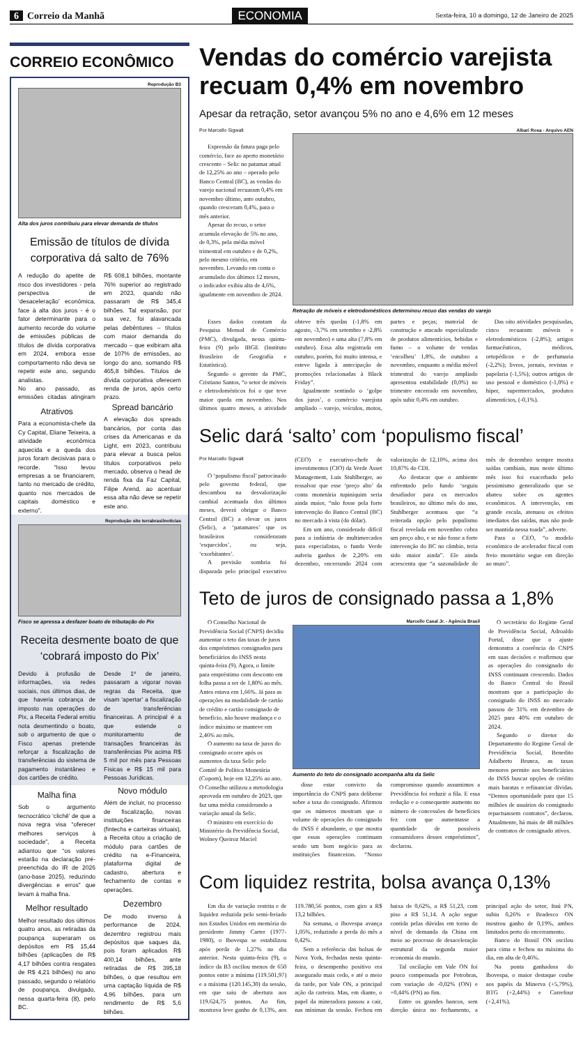6 Correio da Manhã ECONOMIA Sexta-feira, 10 a domingo, 12 de Janeiro de 2025
CORREIO ECONÔMICO
Reprodução B3
Alta dos juros contribuiu para elevar demanda de títulos
Emissão de títulos de dívida corporativa dá salto de 76%
A redução do apetite de risco dos investidores - pela perspectiva de ‘desaceleração’ econômica, face à alta dos juros - é o fator determinante para o aumento recorde do volume de emissões públicas de títulos de dívida corporativa em 2024, embora esse comportamento não deva se repetir este ano, segundo analistas.
No ano passado, as emissões citadas atingiram R$ 608,1 bilhões, montante 76% superior ao registrado em 2023, quando não passaram de R$ 345,4 bilhões. Tal expansão, por sua vez, foi alavancada pelas debêntures – títulos com maior demanda do mercado – que exibiram alta de 107% de emissões, ao longo do ano, somando R$ 465,8 bilhões. Títulos de dívida corporativa oferecem renda de juros, após certo prazo.
Atrativos
Para a economista-chefe da Cy Capital, Eliane Teixeira, a atividade econômica aquecida e a queda dos juros foram decisivas para o recorde. “Isso levou empresas a se financiarem, tanto no mercado de crédito, quanto nos mercados de capitais doméstico e externo”.
Spread bancário
A elevação dos spreads bancários, por conta das crises da Americanas e da Light, em 2023, contribuiu para elevar a busca pelos títulos corporativos pelo mercado, observa o head de renda fixa da Faz Capital, Filipe Arend, ao acentuar essa alta não deve se repetir este ano.
Reprodução site terrabrasilnoticias
Fisco se apressa a desfazer boato de tributação do Pix
Receita desmente boato de que ‘cobrará imposto do Pix’
Devido à profusão de informações, via redes sociais, nos últimos dias, de que haveria cobrança de imposto nas operações do Pix, a Receita Federal emitiu nota desmentindo o boato, sob o argumento de que o Fisco apenas pretende reforçar a fiscalização de transferências do sistema de pagamento instantâneo e dos cartões de crédito.
Desde 1º de janeiro, passaram a vigorar novas regras da Receita, que visam ‘apertar’ a fiscalização de transferências financeiras. A principal é a que estende o monitoramento de transações financeiras às transferências Pix acima R$ 5 mil por mês para Pessoas Físicas e R$ 15 mil para Pessoas Jurídicas.
Malha fina
Sob o argumento tecnocrático ‘clichê’ de que a nova regra visa “oferecer melhores serviços à sociedade”, a Receita adiantou que “os valores estarão na declaração pré-preenchida do IR de 2026 (ano-base 2025), reduzindo divergências e erros” que levam à malha fina.
Novo módulo
Além de incluir, no processo de fiscalização, novas instituições financeiras (fintechs e carteiras virtuais), a Receita citou a criação de módulo para cartões de crédito na e-Financeira, plataforma digital de cadastro, abertura e fechamento de contas e operações.
Melhor resultado
Melhor resultado dos últimos quatro anos, as retiradas da poupança superaram os depósitos em R$ 15,44 bilhões (aplicações de R$ 4,17 bilhões contra resgates de R$ 4,21 bilhões) no ano passado, segundo o relatório de poupança, divulgado, nessa quarta-feira (8), pelo BC.
Dezembro
De modo inverso à performance de 2024, dezembro registrou mais depósitos que saques da, pois foram aplicados R$ 400,14 bilhões, ante retiradas de R$ 395,18 bilhões, o que resultou em uma captação líquida de R$ 4,96 bilhões, para um rendimento de R$ 5,6 bilhões.
Vendas do comércio varejista recuam 0,4% em novembro
Apesar da retração, setor avançou 5% no ano e 4,6% em 12 meses
Por Marcello Sigwalt
Expressão da fatura paga pelo comércio, face ao aperto monetário crescente – Selic no patamar atual de 12,25% ao ano – operado pelo Banco Central (BC), as vendas do varejo nacional recuaram 0,4% em novembro último, ante outubro, quando cresceram 0,4%, para o mês anterior.
Apesar do recuo, o setor acumula elevação de 5% no ano, de 0,3%, pela média móvel trimestral em outubro e de 0,2%, pelo mesmo critério, em novembro. Levando em conta o acumulado dos últimos 12 meses, o indicador exibiu alta de 4,6%, igualmente em novembro de 2024.
Albari Rosa - Arquivo AEN
Retração de móveis e eletrodomésticos determinou recuo das vendas do varejo
Esses dados constam da Pesquisa Mensal de Comércio (PMC), divulgada, nessa quinta-feira (9) pelo IBGE (Instituto Brasileiro de Geografia e Estatística).
Segundo o gerente da PMC, Cristiano Santos, “o setor de móveis e eletrodomésticos foi o que teve maior queda em novembro. Nos últimos quatro meses, a atividade obteve três quedas (-1,8% em agosto, -3,7% em setembro e -2,8% em novembro) e uma alta (7,8% em outubro). Essa alta registrada em outubro, porém, foi muito intensa, e esteve ligada à antecipação de promoções relacionadas à Black Friday”.
Igualmente sentindo o ‘golpe dos juros’, o comércio varejista ampliado – varejo, veículos, motos, partes e peças; material de construção e atacado especializado de produtos alimentícios, bebidas e fumo – o volume de vendas ‘encolheu’ 1,8%, de outubro a novembro, enquanto a média móvel trimestral do varejo ampliado apresentou estabilidade (0,0%) no trimestre encerrado em novembro, após subir 0,4% em outubro.
Das oito atividades pesquisadas, cinco recuaram: móveis e eletrodomésticos (-2,8%); artigos farmacêuticos, médicos, ortopédicos e de perfumaria (-2,2%); livros, jornais, revistas e papelaria (-1,5%); outros artigos de uso pessoal e doméstico (-1,0%) e hiper, supermercados, produtos alimentícios, (-0,1%).
Selic dará ‘salto’ com ‘populismo fiscal’
Por Marcello Sigwalt
O ‘populismo fiscal’ patrocinado pelo governo federal, que descambou na desvalorização cambial acentuada dos últimos meses, deverá obrigar o Banco Central (BC) a elevar os juros (Selic), a ‘patamares’ que os brasileiros consideraram ‘esquecidos’, ou seja, ‘exorbitantes’.
A previsão sombria foi disparada pelo principal executivo (CEO) e executivo-chefe de investimentos (CIO) da Verde Asset Management, Luis Stuhlberger, ao ressalvar que esse ‘preço alto’ da conta monetária tupiniquim seria ainda maior, “não fosse pela forte intervenção do Banco Central (BC) no mercado à vista (do dólar).
Em um ano, considerado difícil para a indústria de multimercados para especialistas, o fundo Verde auferiu ganhos de 2,20% em dezembro, encerrando 2024 com valorização de 12,10%, acima dos 10,87% do CDI.
Ao destacar que o ambiente enfrentado pelo fundo ‘seguiu desafiador para os mercados brasileiros, no último mês do ano, Stuhlberger acentuou que “a reiterada opção pelo populismo fiscal revelada em novembro cobra um preço alto, e se não fosse a forte intervenção do BC no câmbio, teria sido maior ainda”. Ele ainda acrescenta que “a sazonalidade do mês de dezembro sempre mostra saídas cambiais, mas neste último mês isso foi exacerbado pelo pessimismo generalizado que se abateu sobre os agentes econômicos. A intervenção, em grande escala, atenuou os efeitos imediatos das saídas, mas não pode ser mantida nessa toada”, adverte.
Para o CEO, “o modelo econômico de acelerador fiscal com freio monetário segue em direção ao muro”.
Teto de juros de consignado passa a 1,8%
O Conselho Nacional de Previdência Social (CNPS) decidiu aumentar o teto das taxas de juros dos empréstimos consignados para beneficiários do INSS nesta quinta-feira (9). Agora, o limite para empréstimo com desconto em folha passa a ser de 1,80% ao mês. Antes estava em 1,66%. Já para as operações na modalidade de cartão de crédito e cartão consignado de benefício, não houve mudança e o índice máximo se manteve em 2,46% ao mês.
O aumento na taxa de juros do consignado ocorre após os aumentos da taxa Selic pelo Comitê de Política Monetária (Copom), hoje em 12,25% ao ano. O Conselho utilizou a metodologia aprovada em outubro de 2023, que faz uma média considerando a variação anual da Selic.
O ministro em exercício do Ministério da Previdência Social, Wolney Queiroz Maciel
Marcello Casal Jr. - Agência Brasil
Aumento do teto do consignado acompanha alta da Selic
disse estar convicto da importância do CNPS para deliberar sobre a taxa do consignado. Afirmou que os números mostram que o volume de operações do consignado do INSS é abundante, o que mostra que essas operações continuam sendo um bom negócio para as instituições financeiras. “Nosso compromisso quando assumimos a Previdência foi reduzir a fila. E essa redução e o consequente aumento no número de concessões de benefícios fez com que aumentasse a quantidade de possíveis consumidores desses empréstimos”, declarou.
O secretário do Regime Geral de Previdência Social, Adroaldo Portal, disse que o ajuste demonstra a coerência do CNPS em suas decisões e reafirmou que as operações do consignado do INSS continuam crescendo. Dados do Banco Central do Brasil mostram que a participação do consignado do INSS no mercado passou de 31% em dezembro de 2025 para 40% em outubro de 2024.
Segundo o diretor do Departamento do Regime Geral de Previdência Social, Benedito Adalberto Brunca, as taxas menores permite aos beneficiários do INSS buscar opções de crédito mais baratas e refinanciar dívidas. “Demos oportunidade para que 15 milhões de usuários do consignado repactuassem contratos”, declarou. Atualmente, há mais de 48 milhões de contratos de consignado ativos.
Com liquidez restrita, bolsa avança 0,13%
Em dia de variação restrita e de liquidez reduzida pelo semi-feriado nos Estados Unidos em memória do presidente Jimmy Carter (1977-1980), o Ibovespa se estabilizou após perda de 1,27% no dia anterior. Nesta quinta-feira (9), o índice da B3 oscilou menos de 650 pontos entre a mínima (119.501,97) e a máxima (120.145,30) da sessão, em que saiu de abertura aos 119.624,75 pontos. Ao fim, mostrava leve ganho de 0,13%, aos 119.780,56 pontos, com giro a R$ 13,2 bilhões.
Na semana, o Ibovespa avança 1,05%, reduzindo a perda do mês a 0,42%.
Sem a referência das bolsas de Nova York, fechadas nesta quinta-feira, o desempenho positivo era assegurado mais cedo, e até o meio da tarde, por Vale ON, a principal ação da carteira. Mas, em diante, o papel da mineradora passou a cair, nas mínimas da sessão. Fechou em baixa de 0,62%, a R$ 51,23, com piso a R$ 51,14. A ação segue contida pelas dúvidas em torno do nível de demanda da China em meio ao processo de desaceleração estrutural da segunda maior economia do mundo.
Tal oscilação em Vale ON foi pouco compensada por Petrobras, com variação de -0,02% (ON) e +0,44% (PN) ao fim.
Entre os grandes bancos, sem direção única no fechamento, a principal ação do setor, Itaú PN, subiu 0,26% e Bradesco ON mostrou ganho de 0,19%, ambos limitados perto do encerramento.
Banco do Brasil ON oscilou para cima e fechou na máxima do dia, em alta de 0,46%.
Na ponta ganhadora do Ibovespa, o maior destaque coube aos papéis da Minerva (+5,79%), BTG (+2,44%) e Carrefour (+2,41%).